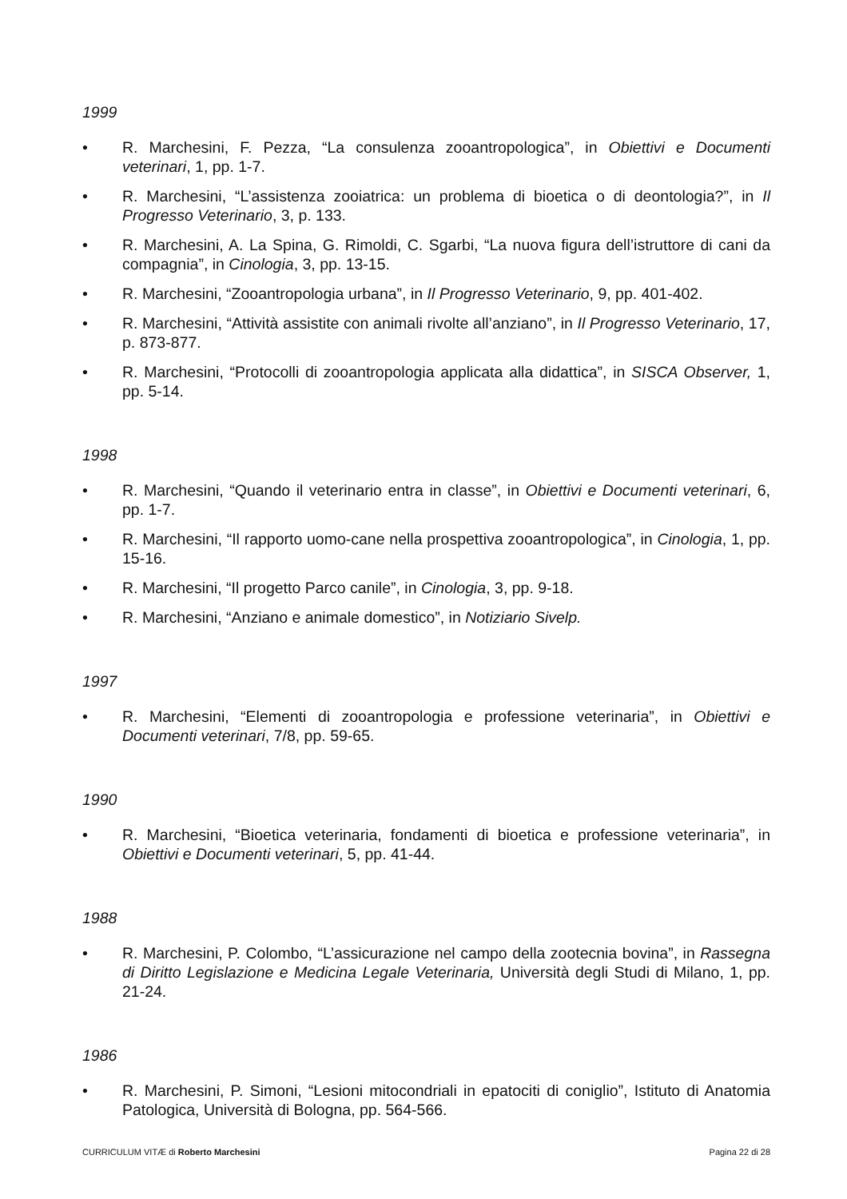1999
• R. Marchesini, F. Pezza, “La consulenza zooantropologica”, in Obiettivi e Documenti veterinari, 1, pp. 1-7.
• R. Marchesini, “L’assistenza zooiatrica: un problema di bioetica o di deontologia?”, in Il Progresso Veterinario, 3, p. 133.
• R. Marchesini, A. La Spina, G. Rimoldi, C. Sgarbi, “La nuova figura dell’istruttore di cani da compagnia”, in Cinologia, 3, pp. 13-15.
• R. Marchesini, “Zooantropologia urbana”, in Il Progresso Veterinario, 9, pp. 401-402.
• R. Marchesini, “Attività assistite con animali rivolte all’anziano”, in Il Progresso Veterinario, 17, p. 873-877.
• R. Marchesini, “Protocolli di zooantropologia applicata alla didattica”, in SISCA Observer, 1, pp. 5-14.
1998
• R. Marchesini, “Quando il veterinario entra in classe”, in Obiettivi e Documenti veterinari, 6, pp. 1-7.
• R. Marchesini, “Il rapporto uomo-cane nella prospettiva zooantropologica”, in Cinologia, 1, pp. 15-16.
• R. Marchesini, “Il progetto Parco canile”, in Cinologia, 3, pp. 9-18.
• R. Marchesini, “Anziano e animale domestico”, in Notiziario Sivelp.
1997
• R. Marchesini, “Elementi di zooantropologia e professione veterinaria”, in Obiettivi e Documenti veterinari, 7/8, pp. 59-65.
1990
• R. Marchesini, “Bioetica veterinaria, fondamenti di bioetica e professione veterinaria”, in Obiettivi e Documenti veterinari, 5, pp. 41-44.
1988
• R. Marchesini, P. Colombo, “L’assicurazione nel campo della zootecnia bovina”, in Rassegna di Diritto Legislazione e Medicina Legale Veterinaria, Università degli Studi di Milano, 1, pp. 21-24.
1986
• R. Marchesini, P. Simoni, “Lesioni mitocondriali in epatociti di coniglio”, Istituto di Anatomia Patologica, Università di Bologna, pp. 564-566.
CURRICULUM VITÆ di Roberto Marchesini Pagina 22 di 28